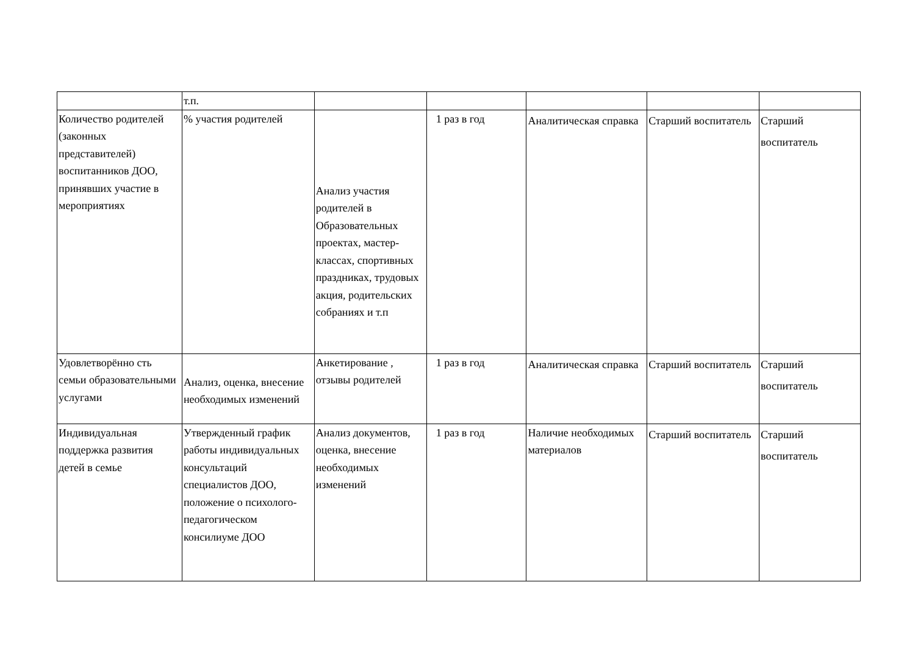| | т.п. | | | | | |
| Количество родителей (законных представителей) воспитанников ДОО, принявших участие в мероприятиях | % участия родителей | Анализ участия родителей в Образовательных проектах, мастер-классах, спортивных праздниках, трудовых акция, родительских собраниях и т.п | 1 раз в год | Аналитическая справка | Старший воспитатель | Старший воспитатель |
| Удовлетворённо сть семьи образовательными услугами | Анализ, оценка, внесение необходимых изменений | Анкетирование , отзывы родителей | 1 раз в год | Аналитическая справка | Старший воспитатель | Старший воспитатель |
| Индивидуальная поддержка развития детей в семье | Утвержденный график работы индивидуальных консультаций специалистов ДОО, положение о психолого-педагогическом консилиуме ДОО | Анализ документов, оценка, внесение необходимых изменений | 1 раз в год | Наличие необходимых материалов | Старший воспитатель | Старший воспитатель |